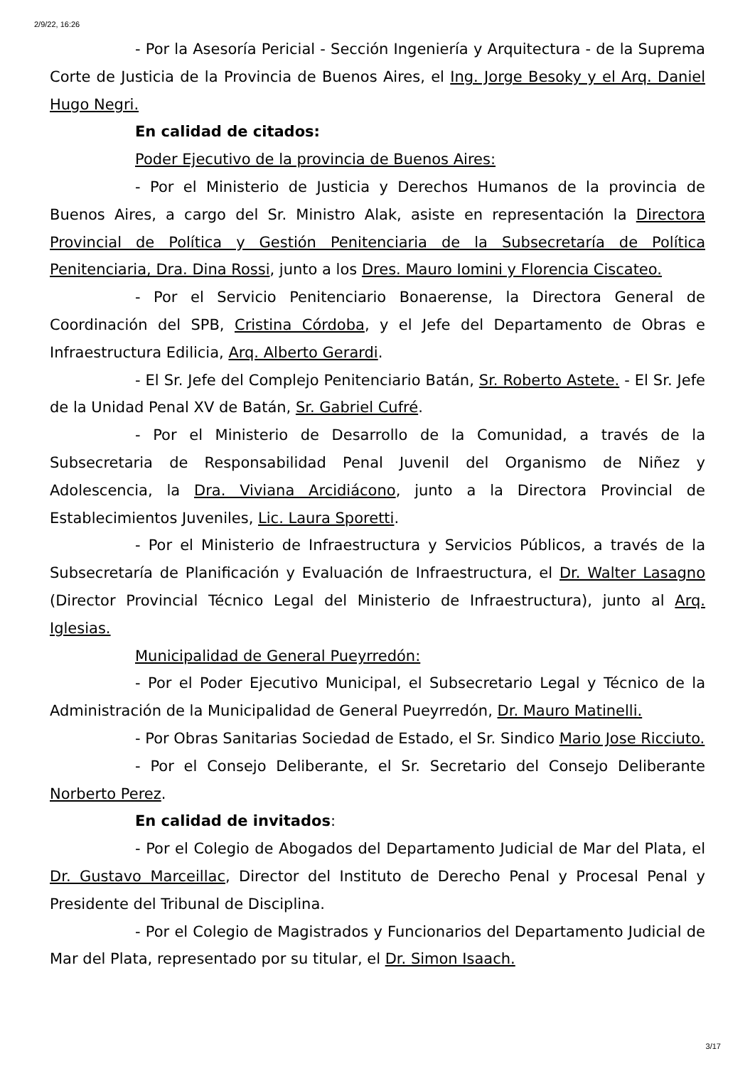2/9/22, 16:26
- Por la Asesoría Pericial - Sección Ingeniería y Arquitectura - de la Suprema Corte de Justicia de la Provincia de Buenos Aires, el Ing. Jorge Besoky y el Arq. Daniel Hugo Negri.
En calidad de citados:
Poder Ejecutivo de la provincia de Buenos Aires:
- Por el Ministerio de Justicia y Derechos Humanos de la provincia de Buenos Aires, a cargo del Sr. Ministro Alak, asiste en representación la Directora Provincial de Política y Gestión Penitenciaria de la Subsecretaría de Política Penitenciaria, Dra. Dina Rossi, junto a los Dres. Mauro Iomini y Florencia Ciscateo.
- Por el Servicio Penitenciario Bonaerense, la Directora General de Coordinación del SPB, Cristina Córdoba, y el Jefe del Departamento de Obras e Infraestructura Edilicia, Arq. Alberto Gerardi.
- El Sr. Jefe del Complejo Penitenciario Batán, Sr. Roberto Astete. - El Sr. Jefe de la Unidad Penal XV de Batán, Sr. Gabriel Cufré.
- Por el Ministerio de Desarrollo de la Comunidad, a través de la Subsecretaria de Responsabilidad Penal Juvenil del Organismo de Niñez y Adolescencia, la Dra. Viviana Arcidiácono, junto a la Directora Provincial de Establecimientos Juveniles, Lic. Laura Sporetti.
- Por el Ministerio de Infraestructura y Servicios Públicos, a través de la Subsecretaría de Planificación y Evaluación de Infraestructura, el Dr. Walter Lasagno (Director Provincial Técnico Legal del Ministerio de Infraestructura), junto al Arq. Iglesias.
Municipalidad de General Pueyrredón:
- Por el Poder Ejecutivo Municipal, el Subsecretario Legal y Técnico de la Administración de la Municipalidad de General Pueyrredón, Dr. Mauro Matinelli.
- Por Obras Sanitarias Sociedad de Estado, el Sr. Sindico Mario Jose Ricciuto.
- Por el Consejo Deliberante, el Sr. Secretario del Consejo Deliberante Norberto Perez.
En calidad de invitados:
- Por el Colegio de Abogados del Departamento Judicial de Mar del Plata, el Dr. Gustavo Marceillac, Director del Instituto de Derecho Penal y Procesal Penal y Presidente del Tribunal de Disciplina.
- Por el Colegio de Magistrados y Funcionarios del Departamento Judicial de Mar del Plata, representado por su titular, el Dr. Simon Isaach.
3/17